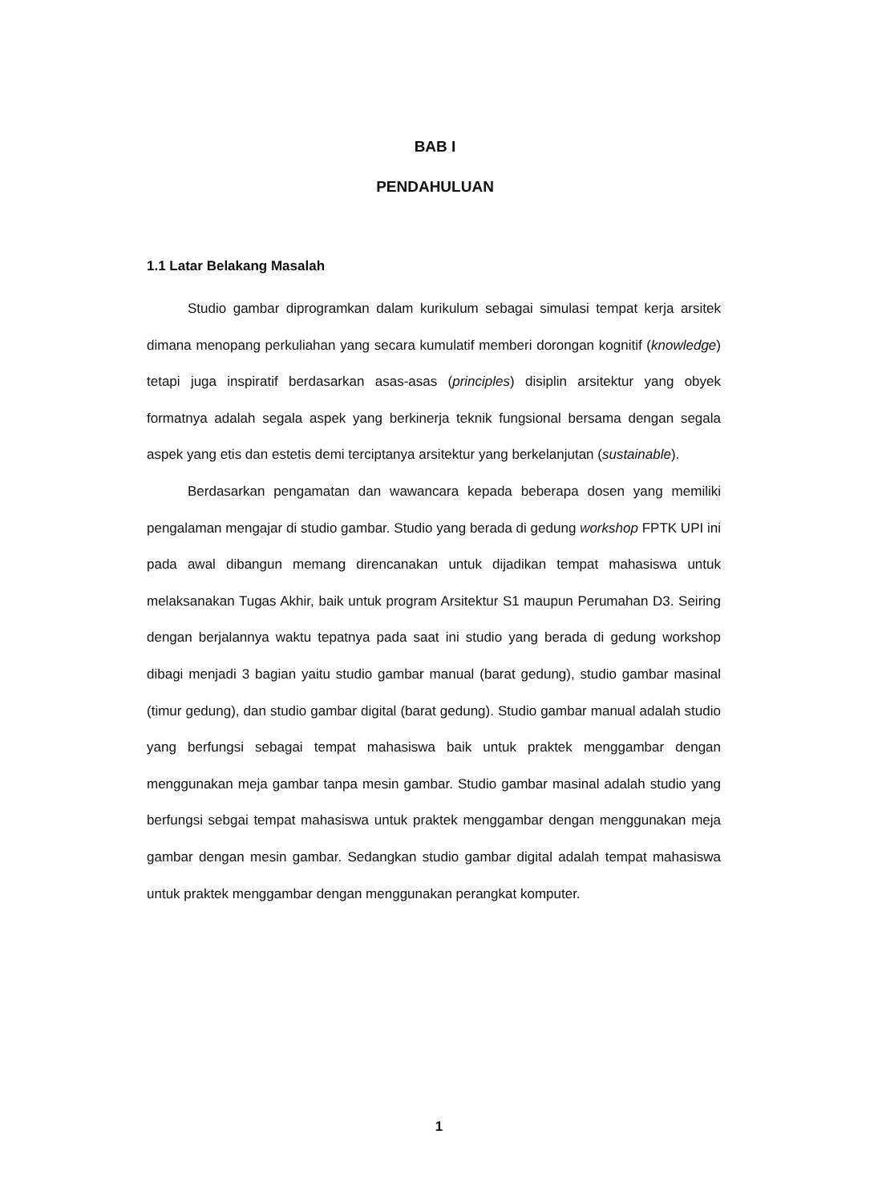BAB I
PENDAHULUAN
1.1 Latar Belakang Masalah
Studio gambar diprogramkan dalam kurikulum sebagai simulasi tempat kerja arsitek dimana menopang perkuliahan yang secara kumulatif memberi dorongan kognitif (knowledge) tetapi juga inspiratif berdasarkan asas-asas (principles) disiplin arsitektur yang obyek formatnya adalah segala aspek yang berkinerja teknik fungsional bersama dengan segala aspek yang etis dan estetis demi terciptanya arsitektur yang berkelanjutan (sustainable).
Berdasarkan pengamatan dan wawancara kepada beberapa dosen yang memiliki pengalaman mengajar di studio gambar. Studio yang berada di gedung workshop FPTK UPI ini pada awal dibangun memang direncanakan untuk dijadikan tempat mahasiswa untuk melaksanakan Tugas Akhir, baik untuk program Arsitektur S1 maupun Perumahan D3. Seiring dengan berjalannya waktu tepatnya pada saat ini studio yang berada di gedung workshop dibagi menjadi 3 bagian yaitu studio gambar manual (barat gedung), studio gambar masinal (timur gedung), dan studio gambar digital (barat gedung). Studio gambar manual adalah studio yang berfungsi sebagai tempat mahasiswa baik untuk praktek menggambar dengan menggunakan meja gambar tanpa mesin gambar. Studio gambar masinal adalah studio yang berfungsi sebgai tempat mahasiswa untuk praktek menggambar dengan menggunakan meja gambar dengan mesin gambar. Sedangkan studio gambar digital adalah tempat mahasiswa untuk praktek menggambar dengan menggunakan perangkat komputer.
1